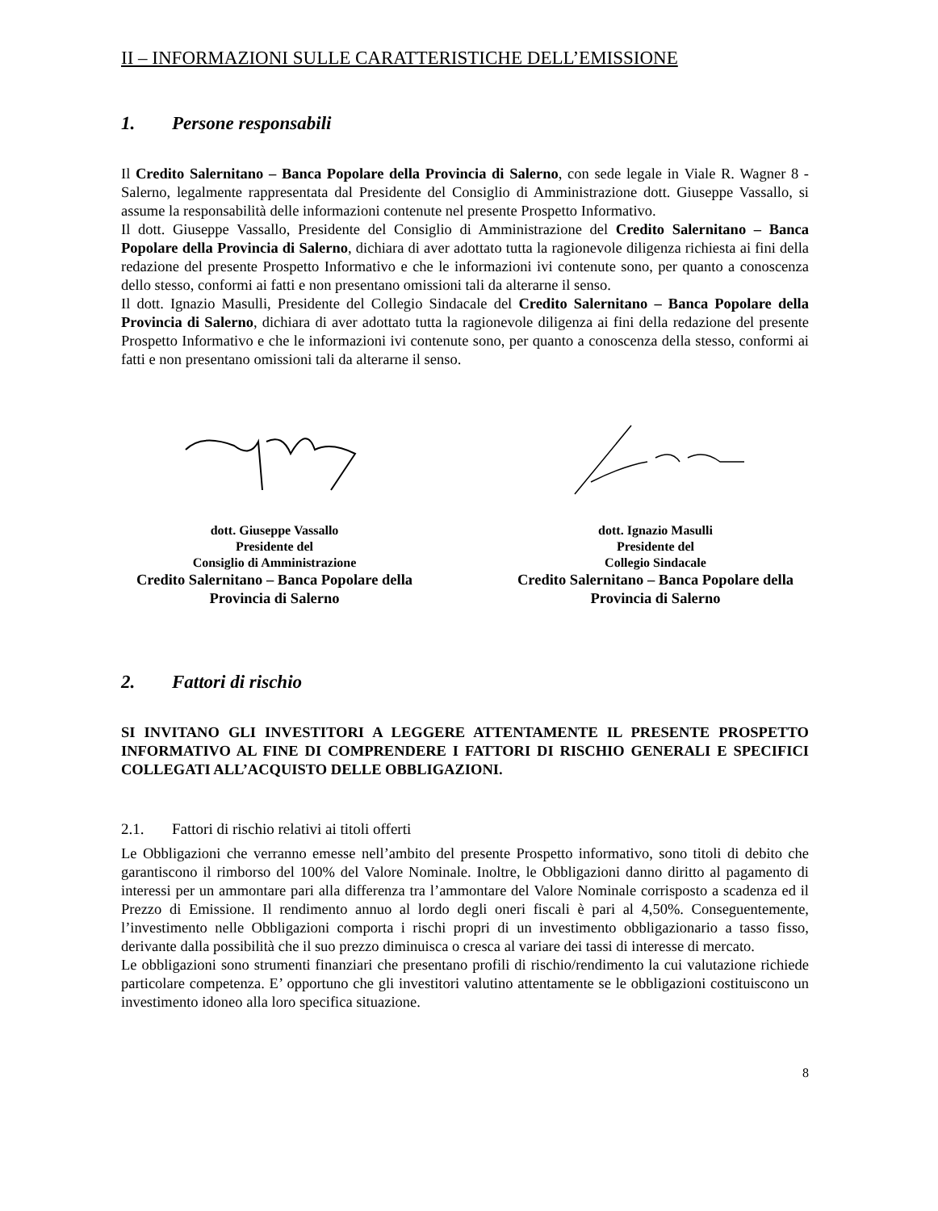II – INFORMAZIONI SULLE CARATTERISTICHE DELL’EMISSIONE
1. Persone responsabili
Il Credito Salernitano – Banca Popolare della Provincia di Salerno, con sede legale in Viale R. Wagner 8 - Salerno, legalmente rappresentata dal Presidente del Consiglio di Amministrazione dott. Giuseppe Vassallo, si assume la responsabilità delle informazioni contenute nel presente Prospetto Informativo.
Il dott. Giuseppe Vassallo, Presidente del Consiglio di Amministrazione del Credito Salernitano – Banca Popolare della Provincia di Salerno, dichiara di aver adottato tutta la ragionevole diligenza richiesta ai fini della redazione del presente Prospetto Informativo e che le informazioni ivi contenute sono, per quanto a conoscenza dello stesso, conformi ai fatti e non presentano omissioni tali da alterarne il senso.
Il dott. Ignazio Masulli, Presidente del Collegio Sindacale del Credito Salernitano – Banca Popolare della Provincia di Salerno, dichiara di aver adottato tutta la ragionevole diligenza ai fini della redazione del presente Prospetto Informativo e che le informazioni ivi contenute sono, per quanto a conoscenza della stesso, conformi ai fatti e non presentano omissioni tali da alterarne il senso.
dott. Giuseppe Vassallo
Presidente del
Consiglio di Amministrazione
Credito Salernitano – Banca Popolare della Provincia di Salerno
dott. Ignazio Masulli
Presidente del
Collegio Sindacale
Credito Salernitano – Banca Popolare della Provincia di Salerno
2. Fattori di rischio
SI INVITANO GLI INVESTITORI A LEGGERE ATTENTAMENTE IL PRESENTE PROSPETTO INFORMATIVO AL FINE DI COMPRENDERE I FATTORI DI RISCHIO GENERALI E SPECIFICI COLLEGATI ALL’ACQUISTO DELLE OBBLIGAZIONI.
2.1. Fattori di rischio relativi ai titoli offerti
Le Obbligazioni che verranno emesse nell’ambito del presente Prospetto informativo, sono titoli di debito che garantiscono il rimborso del 100% del Valore Nominale. Inoltre, le Obbligazioni danno diritto al pagamento di interessi per un ammontare pari alla differenza tra l’ammontare del Valore Nominale corrisposto a scadenza ed il Prezzo di Emissione. Il rendimento annuo al lordo degli oneri fiscali è pari al 4,50%. Conseguentemente, l’investimento nelle Obbligazioni comporta i rischi propri di un investimento obbligazionario a tasso fisso, derivante dalla possibilità che il suo prezzo diminuisca o cresca al variare dei tassi di interesse di mercato.
Le obbligazioni sono strumenti finanziari che presentano profili di rischio/rendimento la cui valutazione richiede particolare competenza. E’ opportuno che gli investitori valutino attentamente se le obbligazioni costituiscono un investimento idoneo alla loro specifica situazione.
8